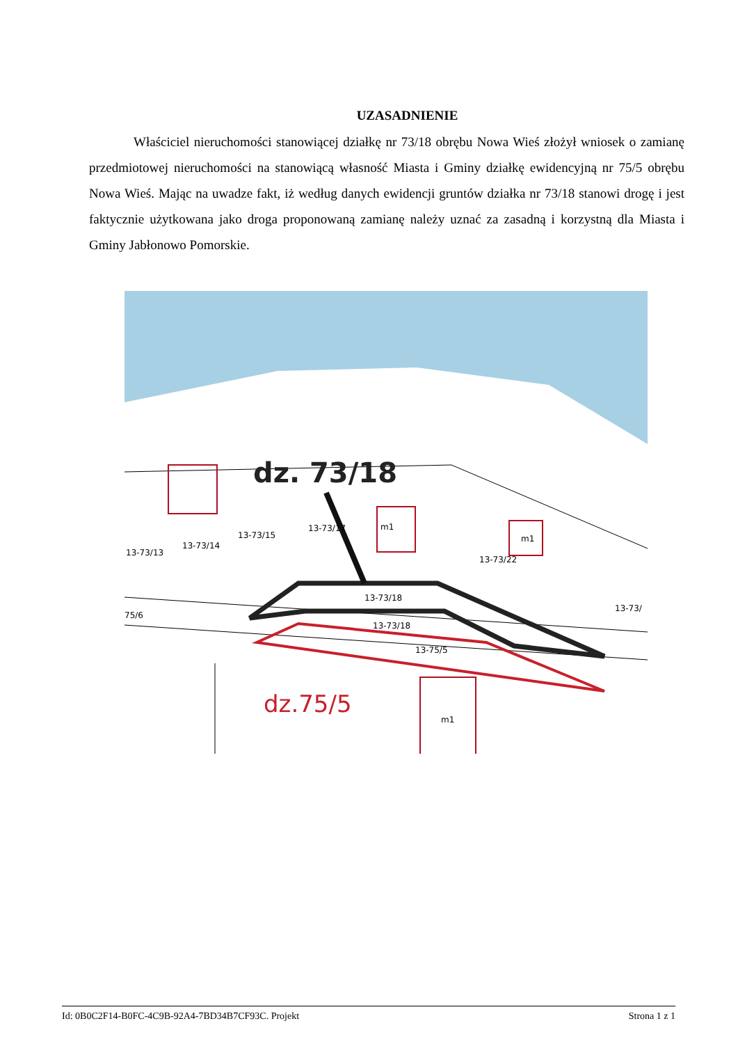UZASADNIENIE
Właściciel nieruchomości stanowiącej działkę nr 73/18 obrębu Nowa Wieś złożył wniosek o zamianę przedmiotowej nieruchomości na stanowiącą własność Miasta i Gminy działkę ewidencyjną nr 75/5 obrębu Nowa Wieś. Mając na uwadze fakt, iż według danych ewidencji gruntów działka nr 73/18 stanowi drogę i jest faktycznie użytkowana jako droga proponowaną zamianę należy uznać za zasadną i korzystną dla Miasta i Gminy Jabłonowo Pomorskie.
13-73/13
13-73/14
13-73/15
13-73/17
m1
13-73/22
m1
13-73/18
13-73/18
13-75/5
m1
75/6
13-73/
dz. 73/18
dz.75/5
Id: 0B0C2F14-B0FC-4C9B-92A4-7BD34B7CF93C. Projekt Strona 1 z 1